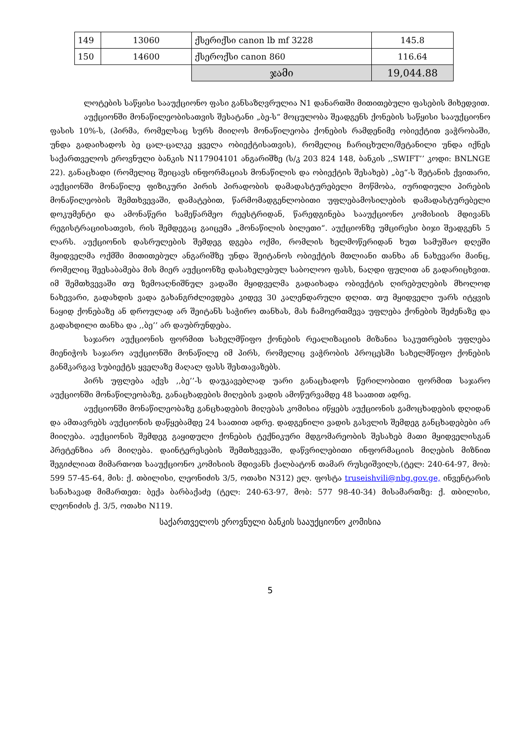| 149 | 13060 | ქსერიქსი canon lb mf 3228 | 145.8 |
| 150 | 14600 | ქსეროქსი canon 860 | 116.64 |
| | | ჯამი | 19,044.88 |
ლოტების საწყისი სააუქციონო ფასი განსაზღვრულია N1 დანართში მითითებული ფასების მიხედვით.
აუქციონში მონაწილეობისათვის შესატანი „ბე-ს“ მოცულობა შეადგენს ქონების საწყისი სააუქციონო ფასის 10%-ს, (პირმა, რომელსაც სურს მიიღოს მონაწილეობა ქონების რამდენიმე ობიექტით ვაჭრობაში, უნდა გადაიხადოს ბე ცალ-ცალკე ყველა ობიექტისათვის), რომელიც ჩარიცხული/შეტანილი უნდა იქნეს საქართველოს ეროვნული ბანკის N117904101 ანგარიშზე (ს/კ 203 824 148, ბანკის ,,SWIFT’’ კოდი: BNLNGE 22). განაცხადი (რომელიც შეიცავს ინფორმაციას მონაწილის და ობიექტის შესახებ) „ბე“-ს შეტანის ქვითარი, აუქციონში მონაწილე ფიზიკური პირის პირადობის დამადასტურებელი მოწმობა, იურიდიული პირების მონაწილეობის შემთხვევაში, დამატებით, წარმომადგენლობითი უფლებამოსილების დამადასტურებელი დოკუმენტი და ამონაწერი სამეწარმეო რეესტრიდან, წარედგინება სააუქციონო კომისიის მდივანს რეგისტრაციისათვის, რის შემდეგაც გაიცემა „მონაწილის ბილეთი“. აუქციონზე უმცირესი ბიჯი შეადგენს 5 ლარს. აუქციონის დასრულების შემდეგ დგება ოქმი, რომლის ხელმოწერიდან ხუთ სამუშაო დღეში მყიდველმა ოქმში მითითებულ ანგარიშზე უნდა შეიტანოს ობიექტის მთლიანი თანხა ან ნახევარი მაინც, რომელიც შეესაბამება მის მიერ აუქციონზე დასახელებულ საბოლოო ფასს, ნაღდი ფულით ან გადარიცხვით. იმ შემთხვევაში თუ ზემოაღნიშნულ ვადაში მყიდველმა გადაიხადა ობიექტის ღირებულების მხოლოდ ნახევარი, გადახდის ვადა გახანგრძლივდება კიდევ 30 კალენდარული დღით. თუ მყიდველი უარს იტყვის ნაყიდ ქონებაზე ან დროულად არ შეიტანს საჭირო თანხას, მას ჩამოერთმევა უფლება ქონების შეძენაზე და გადახდილი თანხა და ,,ბე’’ არ დაუბრუნდება.
საჯარო აუქციონის ფორმით სახელმწიფო ქონების რეალიზაციის მიზანია საკუთრების უფლება მიენიჭოს საჯარო აუქციონში მონაწილე იმ პირს, რომელიც ვაჭრობის პროცესში სახელმწიფო ქონების განმკარგავ სუბიექტს ყველაზე მაღალ ფასს შესთავაზებს.
პირს უფლება აქვს ,,ბე’’-ს დაუკავებლად უარი განაცხადოს წერილობითი ფორმით საჯარო აუქციონში მონაწილეობაზე, განაცხადების მიღების ვადის ამოწურვამდე 48 საათით ადრე.
აუქციონში მონაწილეობაზე განცხადების მიღებას კომისია იწყებს აუქციონის გამოცხადების დღიდან და ამთავრებს აუქციონის დაწყებამდე 24 საათით ადრე. დადგენილი ვადის გასვლის შემდეგ განცხადებები არ მიიღება. აუქციონის შემდეგ გაყიდული ქონების ტექნიკური მდგომარეობის შესახებ მათი მყიდველისგან პრეტენზია არ მიიღება. დაინტერესების შემთხვევაში, დაწვრილებითი ინფორმაციის მიღების მიზნით შეგიძლიათ მიმართოთ სააუქციონო კომისიის მდივანს ქალბატონ თამარ რუსეიშვილს,(ტელ: 240-64-97, მობ: 599 57-45-64, მის: ქ. თბილისი, ლეონიძის 3/5, ოთახი N312) ელ. ფოსტა truseishvili@nbg.gov.ge, ინვენტარის სანახავად მიმართეთ: ბექა ბარბაქაძე (ტელ: 240-63-97, მობ: 577 98-40-34) მისამართზე: ქ. თბილისი, ლეონიძის ქ. 3/5, ოთახი N119.
საქართველოს ეროვნული ბანკის სააუქციონო კომისია
5